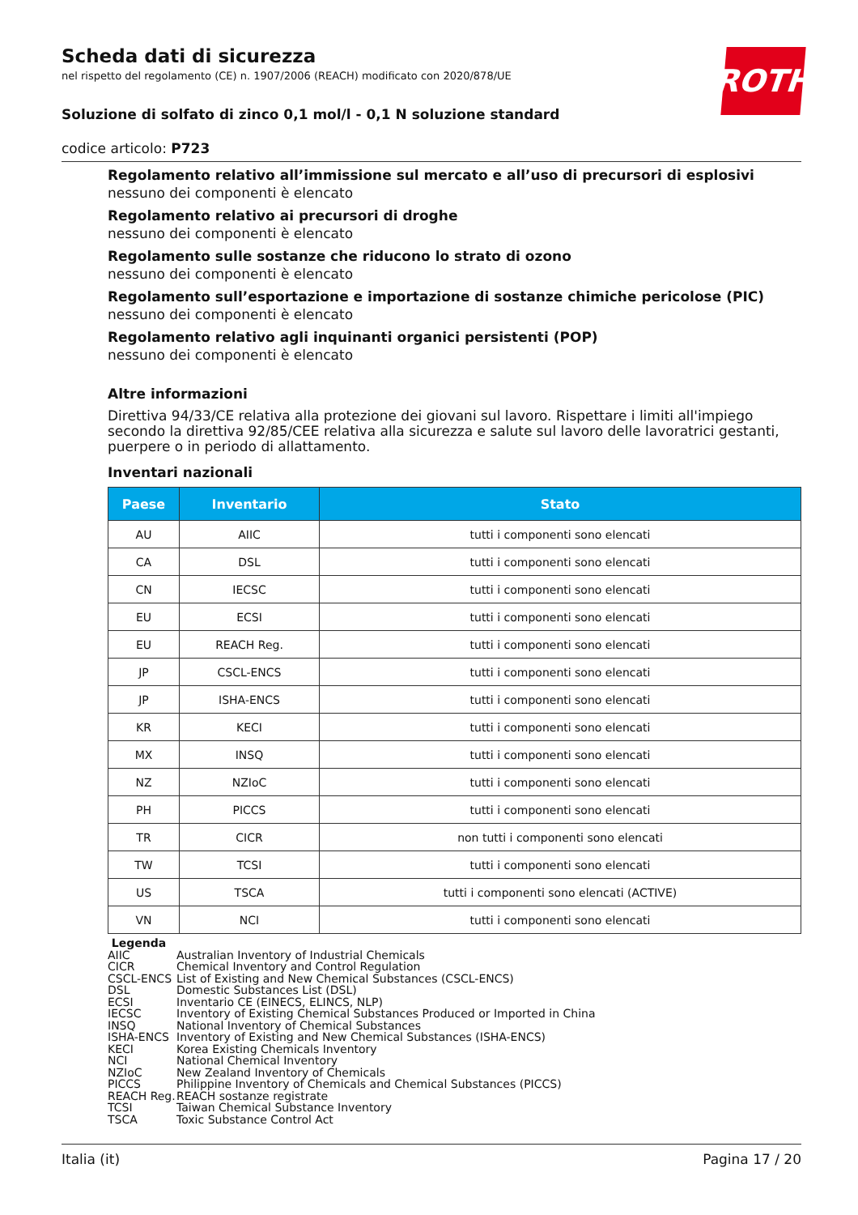ROTH
Scheda dati di sicurezza
nel rispetto del regolamento (CE) n. 1907/2006 (REACH) modificato con 2020/878/UE
Soluzione di solfato di zinco 0,1 mol/l - 0,1 N soluzione standard
codice articolo: P723
Regolamento relativo all’immissione sul mercato e all’uso di precursori di esplosivi
nessuno dei componenti è elencato
Regolamento relativo ai precursori di droghe
nessuno dei componenti è elencato
Regolamento sulle sostanze che riducono lo strato di ozono
nessuno dei componenti è elencato
Regolamento sull’esportazione e importazione di sostanze chimiche pericolose (PIC)
nessuno dei componenti è elencato
Regolamento relativo agli inquinanti organici persistenti (POP)
nessuno dei componenti è elencato
Altre informazioni
Direttiva 94/33/CE relativa alla protezione dei giovani sul lavoro. Rispettare i limiti all'impiego secondo la direttiva 92/85/CEE relativa alla sicurezza e salute sul lavoro delle lavoratrici gestanti, puerpere o in periodo di allattamento.
Inventari nazionali
| Paese | Inventario | Stato |
| --- | --- | --- |
| AU | AIIC | tutti i componenti sono elencati |
| CA | DSL | tutti i componenti sono elencati |
| CN | IECSC | tutti i componenti sono elencati |
| EU | ECSI | tutti i componenti sono elencati |
| EU | REACH Reg. | tutti i componenti sono elencati |
| JP | CSCL-ENCS | tutti i componenti sono elencati |
| JP | ISHA-ENCS | tutti i componenti sono elencati |
| KR | KECI | tutti i componenti sono elencati |
| MX | INSQ | tutti i componenti sono elencati |
| NZ | NZIoC | tutti i componenti sono elencati |
| PH | PICCS | tutti i componenti sono elencati |
| TR | CICR | non tutti i componenti sono elencati |
| TW | TCSI | tutti i componenti sono elencati |
| US | TSCA | tutti i componenti sono elencati (ACTIVE) |
| VN | NCI | tutti i componenti sono elencati |
Legenda
AIIC Australian Inventory of Industrial Chemicals
CICR Chemical Inventory and Control Regulation
CSCL-ENCS List of Existing and New Chemical Substances (CSCL-ENCS)
DSL Domestic Substances List (DSL)
ECSI Inventario CE (EINECS, ELINCS, NLP)
IECSC Inventory of Existing Chemical Substances Produced or Imported in China
INSQ National Inventory of Chemical Substances
ISHA-ENCS Inventory of Existing and New Chemical Substances (ISHA-ENCS)
KECI Korea Existing Chemicals Inventory
NCI National Chemical Inventory
NZIoC New Zealand Inventory of Chemicals
PICCS Philippine Inventory of Chemicals and Chemical Substances (PICCS)
REACH Reg. REACH sostanze registrate
TCSI Taiwan Chemical Substance Inventory
TSCA Toxic Substance Control Act
Italia (it) Pagina 17 / 20